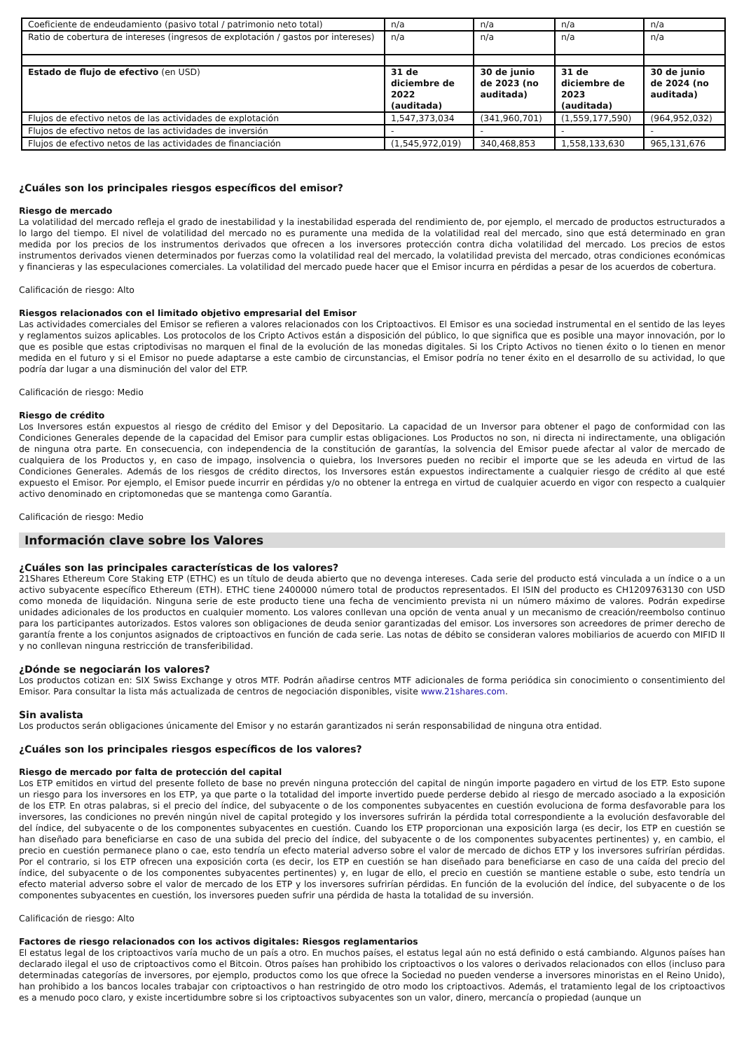| Coeficiente de endeudamiento (pasivo total / patrimonio neto total) | n/a | n/a | n/a | n/a |
| Ratio de cobertura de intereses (ingresos de explotación / gastos por intereses) | n/a | n/a | n/a | n/a |
| Estado de flujo de efectivo (en USD) | 31 de diciembre de 2022 (auditada) | 30 de junio de 2023 (no auditada) | 31 de diciembre de 2023 (auditada) | 30 de junio de 2024 (no auditada) |
| Flujos de efectivo netos de las actividades de explotación | 1,547,373,034 | (341,960,701) | (1,559,177,590) | (964,952,032) |
| Flujos de efectivo netos de las actividades de inversión | - | - | - | - |
| Flujos de efectivo netos de las actividades de financiación | (1,545,972,019) | 340,468,853 | 1,558,133,630 | 965,131,676 |
¿Cuáles son los principales riesgos específicos del emisor?
Riesgo de mercado
La volatilidad del mercado refleja el grado de inestabilidad y la inestabilidad esperada del rendimiento de, por ejemplo, el mercado de productos estructurados a lo largo del tiempo. El nivel de volatilidad del mercado no es puramente una medida de la volatilidad real del mercado, sino que está determinado en gran medida por los precios de los instrumentos derivados que ofrecen a los inversores protección contra dicha volatilidad del mercado. Los precios de estos instrumentos derivados vienen determinados por fuerzas como la volatilidad real del mercado, la volatilidad prevista del mercado, otras condiciones económicas y financieras y las especulaciones comerciales. La volatilidad del mercado puede hacer que el Emisor incurra en pérdidas a pesar de los acuerdos de cobertura.
Calificación de riesgo: Alto
Riesgos relacionados con el limitado objetivo empresarial del Emisor
Las actividades comerciales del Emisor se refieren a valores relacionados con los Criptoactivos. El Emisor es una sociedad instrumental en el sentido de las leyes y reglamentos suizos aplicables. Los protocolos de los Cripto Activos están a disposición del público, lo que significa que es posible una mayor innovación, por lo que es posible que estas criptodivisas no marquen el final de la evolución de las monedas digitales. Si los Cripto Activos no tienen éxito o lo tienen en menor medida en el futuro y si el Emisor no puede adaptarse a este cambio de circunstancias, el Emisor podría no tener éxito en el desarrollo de su actividad, lo que podría dar lugar a una disminución del valor del ETP.
Calificación de riesgo: Medio
Riesgo de crédito
Los Inversores están expuestos al riesgo de crédito del Emisor y del Depositario. La capacidad de un Inversor para obtener el pago de conformidad con las Condiciones Generales depende de la capacidad del Emisor para cumplir estas obligaciones. Los Productos no son, ni directa ni indirectamente, una obligación de ninguna otra parte. En consecuencia, con independencia de la constitución de garantías, la solvencia del Emisor puede afectar al valor de mercado de cualquiera de los Productos y, en caso de impago, insolvencia o quiebra, los Inversores pueden no recibir el importe que se les adeuda en virtud de las Condiciones Generales. Además de los riesgos de crédito directos, los Inversores están expuestos indirectamente a cualquier riesgo de crédito al que esté expuesto el Emisor. Por ejemplo, el Emisor puede incurrir en pérdidas y/o no obtener la entrega en virtud de cualquier acuerdo en vigor con respecto a cualquier activo denominado en criptomonedas que se mantenga como Garantía.
Calificación de riesgo: Medio
Información clave sobre los Valores
¿Cuáles son las principales características de los valores?
21Shares Ethereum Core Staking ETP (ETHC) es un título de deuda abierto que no devenga intereses. Cada serie del producto está vinculada a un índice o a un activo subyacente específico Ethereum (ETH). ETHC tiene 2400000 número total de productos representados. El ISIN del producto es CH1209763130 con USD como moneda de liquidación. Ninguna serie de este producto tiene una fecha de vencimiento prevista ni un número máximo de valores. Podrán expedirse unidades adicionales de los productos en cualquier momento. Los valores conllevan una opción de venta anual y un mecanismo de creación/reembolso continuo para los participantes autorizados. Estos valores son obligaciones de deuda senior garantizadas del emisor. Los inversores son acreedores de primer derecho de garantía frente a los conjuntos asignados de criptoactivos en función de cada serie. Las notas de débito se consideran valores mobiliarios de acuerdo con MIFID II y no conllevan ninguna restricción de transferibilidad.
¿Dónde se negociarán los valores?
Los productos cotizan en: SIX Swiss Exchange y otros MTF. Podrán añadirse centros MTF adicionales de forma periódica sin conocimiento o consentimiento del Emisor. Para consultar la lista más actualizada de centros de negociación disponibles, visite www.21shares.com.
Sin avalista
Los productos serán obligaciones únicamente del Emisor y no estarán garantizados ni serán responsabilidad de ninguna otra entidad.
¿Cuáles son los principales riesgos específicos de los valores?
Riesgo de mercado por falta de protección del capital
Los ETP emitidos en virtud del presente folleto de base no prevén ninguna protección del capital de ningún importe pagadero en virtud de los ETP. Esto supone un riesgo para los inversores en los ETP, ya que parte o la totalidad del importe invertido puede perderse debido al riesgo de mercado asociado a la exposición de los ETP. En otras palabras, si el precio del índice, del subyacente o de los componentes subyacentes en cuestión evoluciona de forma desfavorable para los inversores, las condiciones no prevén ningún nivel de capital protegido y los inversores sufrirán la pérdida total correspondiente a la evolución desfavorable del del índice, del subyacente o de los componentes subyacentes en cuestión. Cuando los ETP proporcionan una exposición larga (es decir, los ETP en cuestión se han diseñado para beneficiarse en caso de una subida del precio del índice, del subyacente o de los componentes subyacentes pertinentes) y, en cambio, el precio en cuestión permanece plano o cae, esto tendría un efecto material adverso sobre el valor de mercado de dichos ETP y los inversores sufrirían pérdidas. Por el contrario, si los ETP ofrecen una exposición corta (es decir, los ETP en cuestión se han diseñado para beneficiarse en caso de una caída del precio del índice, del subyacente o de los componentes subyacentes pertinentes) y, en lugar de ello, el precio en cuestión se mantiene estable o sube, esto tendría un efecto material adverso sobre el valor de mercado de los ETP y los inversores sufrirían pérdidas. En función de la evolución del índice, del subyacente o de los componentes subyacentes en cuestión, los inversores pueden sufrir una pérdida de hasta la totalidad de su inversión.
Calificación de riesgo: Alto
Factores de riesgo relacionados con los activos digitales: Riesgos reglamentarios
El estatus legal de los criptoactivos varía mucho de un país a otro. En muchos países, el estatus legal aún no está definido o está cambiando. Algunos países han declarado ilegal el uso de criptoactivos como el Bitcoin. Otros países han prohibido los criptoactivos o los valores o derivados relacionados con ellos (incluso para determinadas categorías de inversores, por ejemplo, productos como los que ofrece la Sociedad no pueden venderse a inversores minoristas en el Reino Unido), han prohibido a los bancos locales trabajar con criptoactivos o han restringido de otro modo los criptoactivos. Además, el tratamiento legal de los criptoactivos es a menudo poco claro, y existe incertidumbre sobre si los criptoactivos subyacentes son un valor, dinero, mercancía o propiedad (aunque un